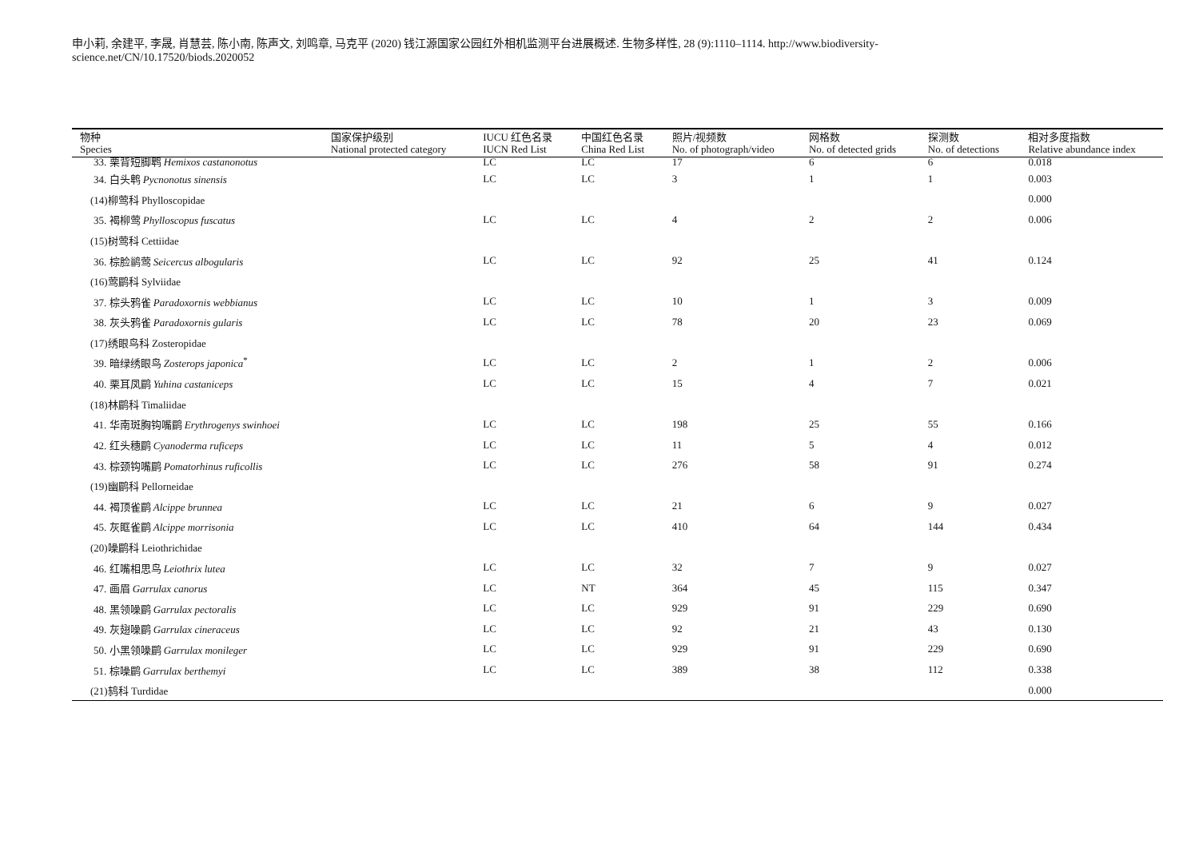申小莉, 余建平, 李晟, 肖慧芸, 陈小南, 陈声文, 刘鸣章, 马克平 (2020) 钱江源国家公园红外相机监测平台进展概述. 生物多样性, 28 (9):1110–1114. http://www.biodiversity-science.net/CN/10.17520/biods.2020052
| 物种 Species | 国家保护级别 National protected category | IUCU 红色名录 IUCN Red List | 中国红色名录 China Red List | 照片/视频数 No. of photograph/video | 网格数 No. of detected grids | 探测数 No. of detections | 相对多度指数 Relative abundance index |
| --- | --- | --- | --- | --- | --- | --- | --- |
| 33. 栗背短脚鹎 Hemixos castanonotus | | LC | LC | 17 | 6 | 6 | 0.018 |
| 34. 白头鹎 Pycnonotus sinensis | | LC | LC | 3 | 1 | 1 | 0.003 |
| (14)柳莺科 Phylloscopidae | | | | | | | 0.000 |
| 35. 褐柳莺 Phylloscopus fuscatus | | LC | LC | 4 | 2 | 2 | 0.006 |
| (15)树莺科 Cettiidae | | | | | | | |
| 36. 棕脸鹟莺 Seicercus albogularis | | LC | LC | 92 | 25 | 41 | 0.124 |
| (16)莺鹛科 Sylviidae | | | | | | | |
| 37. 棕头鸦雀 Paradoxornis webbianus | | LC | LC | 10 | 1 | 3 | 0.009 |
| 38. 灰头鸦雀 Paradoxornis gularis | | LC | LC | 78 | 20 | 23 | 0.069 |
| (17)绣眼鸟科 Zosteropidae | | | | | | | |
| 39. 暗绿绣眼鸟 Zosterops japonica<sup>*</sup> | | LC | LC | 2 | 1 | 2 | 0.006 |
| 40. 栗耳凤鹛 Yuhina castaniceps | | LC | LC | 15 | 4 | 7 | 0.021 |
| (18)林鹛科 Timaliidae | | | | | | | |
| 41. 华南斑胸钩嘴鹛 Erythrogenys swinhoei | | LC | LC | 198 | 25 | 55 | 0.166 |
| 42. 红头穗鹛 Cyanoderma ruficeps | | LC | LC | 11 | 5 | 4 | 0.012 |
| 43. 棕颈钩嘴鹛 Pomatorhinus ruficollis | | LC | LC | 276 | 58 | 91 | 0.274 |
| (19)幽鹛科 Pellorneidae | | | | | | | |
| 44. 褐顶雀鹛 Alcippe brunnea | | LC | LC | 21 | 6 | 9 | 0.027 |
| 45. 灰眶雀鹛 Alcippe morrisonia | | LC | LC | 410 | 64 | 144 | 0.434 |
| (20)噪鹛科 Leiothrichidae | | | | | | | |
| 46. 红嘴相思鸟 Leiothrix lutea | | LC | LC | 32 | 7 | 9 | 0.027 |
| 47. 画眉 Garrulax canorus | | LC | NT | 364 | 45 | 115 | 0.347 |
| 48. 黑领噪鹛 Garrulax pectoralis | | LC | LC | 929 | 91 | 229 | 0.690 |
| 49. 灰翅噪鹛 Garrulax cineraceus | | LC | LC | 92 | 21 | 43 | 0.130 |
| 50. 小黑领噪鹛 Garrulax monileger | | LC | LC | 929 | 91 | 229 | 0.690 |
| 51. 棕噪鹛 Garrulax berthemyi | | LC | LC | 389 | 38 | 112 | 0.338 |
| (21)鸫科 Turdidae | | | | | | | 0.000 |